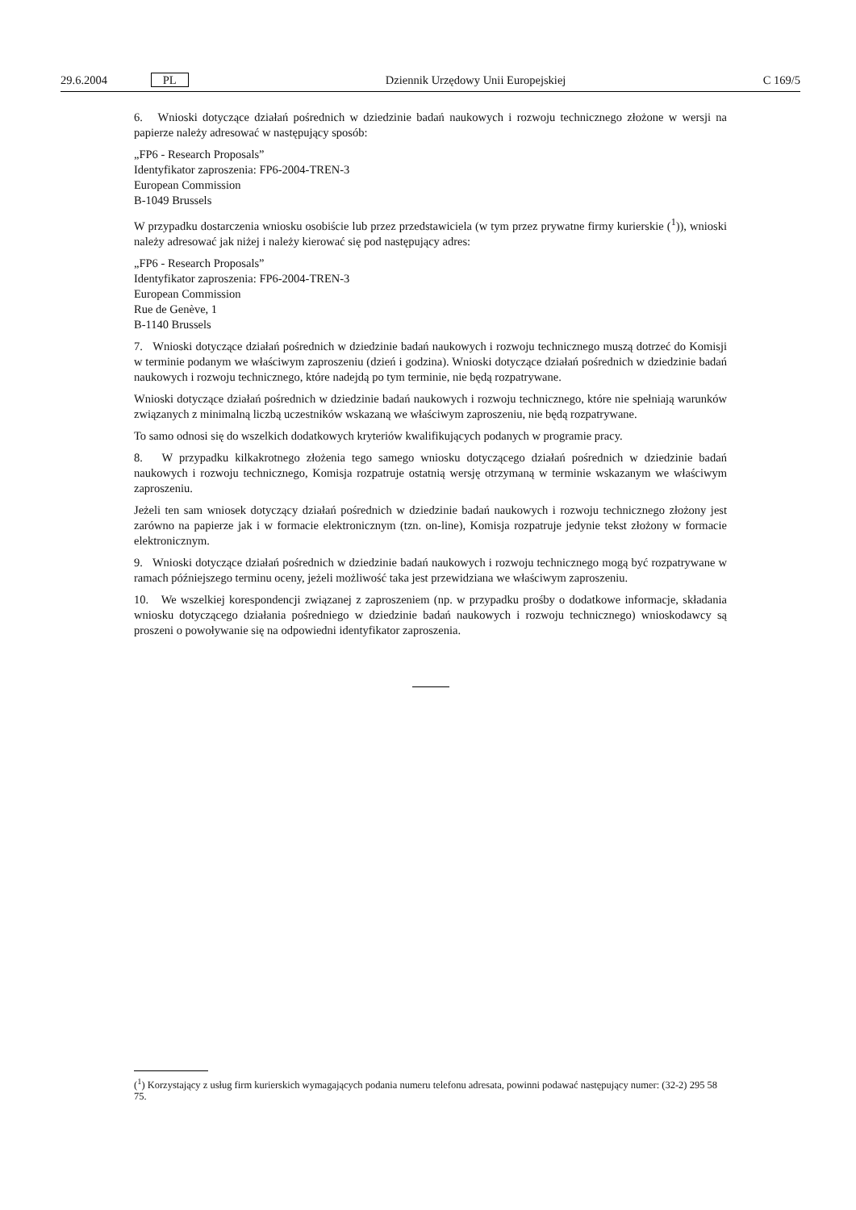29.6.2004 PL Dziennik Urzędowy Unii Europejskiej C 169/5
6. Wnioski dotyczące działań pośrednich w dziedzinie badań naukowych i rozwoju technicznego złożone w wersji na papierze należy adresować w następujący sposób:
„FP6 - Research Proposals”
Identyfikator zaproszenia: FP6-2004-TREN-3
European Commission
B-1049 Brussels
W przypadku dostarczenia wniosku osobiście lub przez przedstawiciela (w tym przez prywatne firmy kurierskie (<sup>1</sup>)), wnioski należy adresować jak niżej i należy kierować się pod następujący adres:
„FP6 - Research Proposals”
Identyfikator zaproszenia: FP6-2004-TREN-3
European Commission
Rue de Genève, 1
B-1140 Brussels
7. Wnioski dotyczące działań pośrednich w dziedzinie badań naukowych i rozwoju technicznego muszą dotrzeć do Komisji w terminie podanym we właściwym zaproszeniu (dzień i godzina). Wnioski dotyczące działań pośrednich w dziedzinie badań naukowych i rozwoju technicznego, które nadejdą po tym terminie, nie będą rozpatrywane.
Wnioski dotyczące działań pośrednich w dziedzinie badań naukowych i rozwoju technicznego, które nie spełniają warunków związanych z minimalną liczbą uczestników wskazaną we właściwym zaproszeniu, nie będą rozpatrywane.
To samo odnosi się do wszelkich dodatkowych kryteriów kwalifikujących podanych w programie pracy.
8. W przypadku kilkakrotnego złożenia tego samego wniosku dotyczącego działań pośrednich w dziedzinie badań naukowych i rozwoju technicznego, Komisja rozpatruje ostatnią wersję otrzymaną w terminie wskazanym we właściwym zaproszeniu.
Jeżeli ten sam wniosek dotyczący działań pośrednich w dziedzinie badań naukowych i rozwoju technicznego złożony jest zarówno na papierze jak i w formacie elektronicznym (tzn. on-line), Komisja rozpatruje jedynie tekst złożony w formacie elektronicznym.
9. Wnioski dotyczące działań pośrednich w dziedzinie badań naukowych i rozwoju technicznego mogą być rozpatrywane w ramach późniejszego terminu oceny, jeżeli możliwość taka jest przewidziana we właściwym zaproszeniu.
10. We wszelkiej korespondencji związanej z zaproszeniem (np. w przypadku prośby o dodatkowe informacje, składania wniosku dotyczącego działania pośredniego w dziedzinie badań naukowych i rozwoju technicznego) wnioskodawcy są proszeni o powoływanie się na odpowiedni identyfikator zaproszenia.
(<sup>1</sup>) Korzystający z usług firm kurierskich wymagających podania numeru telefonu adresata, powinni podawać następujący numer: (32-2) 295 58 75.